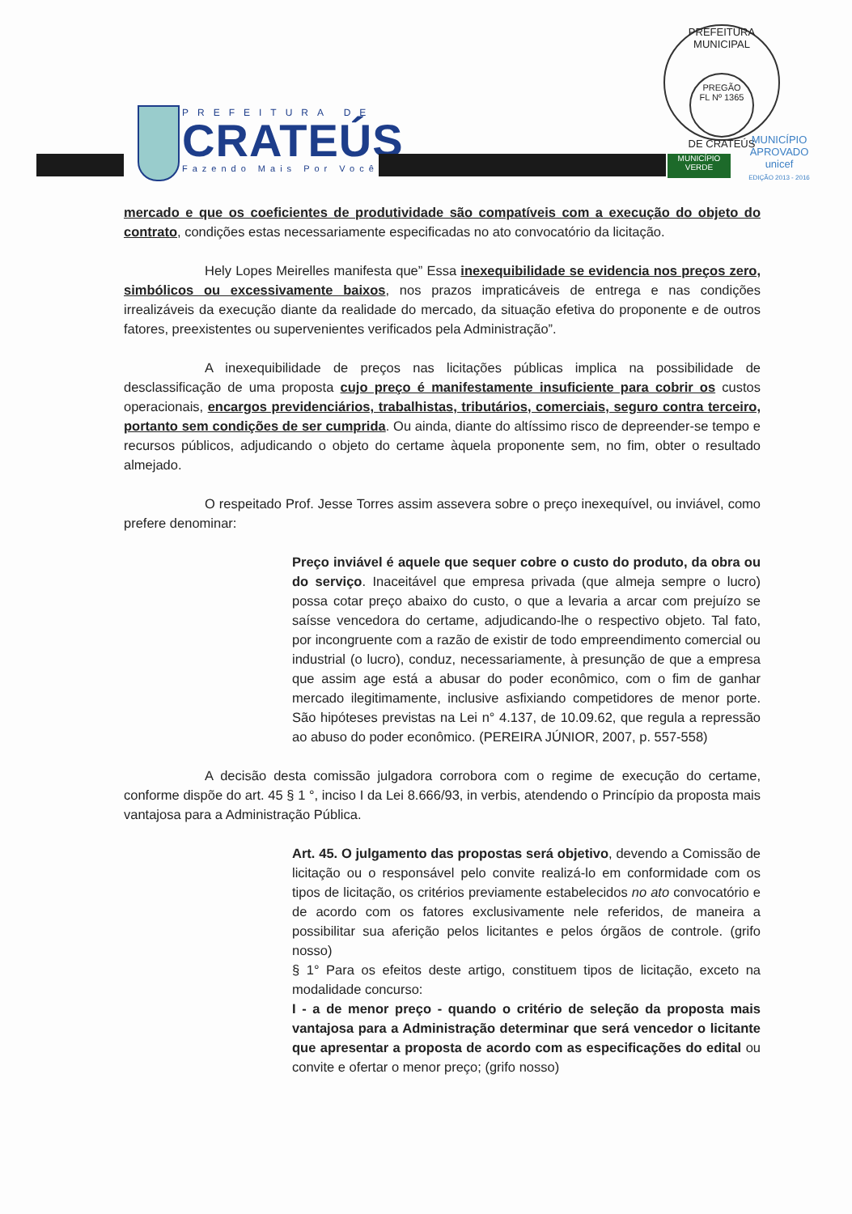PREFEITURA DE
CRATEÚS
Fazendo Mais Por Você
PREFEITURA MUNICIPAL
PREGÃO
FL Nº 1365
DE CRATEÚS
MUNICÍPIO
VERDE
MUNICÍPIO APROVADO
unicef
EDIÇÃO 2013 - 2016
mercado e que os coeficientes de produtividade são compatíveis com a execução do objeto do contrato, condições estas necessariamente especificadas no ato convocatório da licitação.
Hely Lopes Meirelles manifesta que” Essa inexequibilidade se evidencia nos preços zero, simbólicos ou excessivamente baixos, nos prazos impraticáveis de entrega e nas condições irrealizáveis da execução diante da realidade do mercado, da situação efetiva do proponente e de outros fatores, preexistentes ou supervenientes verificados pela Administração”.
A inexequibilidade de preços nas licitações públicas implica na possibilidade de desclassificação de uma proposta cujo preço é manifestamente insuficiente para cobrir os custos operacionais, encargos previdenciários, trabalhistas, tributários, comerciais, seguro contra terceiro, portanto sem condições de ser cumprida. Ou ainda, diante do altíssimo risco de depreender-se tempo e recursos públicos, adjudicando o objeto do certame àquela proponente sem, no fim, obter o resultado almejado.
O respeitado Prof. Jesse Torres assim assevera sobre o preço inexequível, ou inviável, como prefere denominar:
Preço inviável é aquele que sequer cobre o custo do produto, da obra ou do serviço. Inaceitável que empresa privada (que almeja sempre o lucro) possa cotar preço abaixo do custo, o que a levaria a arcar com prejuízo se saísse vencedora do certame, adjudicando-lhe o respectivo objeto. Tal fato, por incongruente com a razão de existir de todo empreendimento comercial ou industrial (o lucro), conduz, necessariamente, à presunção de que a empresa que assim age está a abusar do poder econômico, com o fim de ganhar mercado ilegitimamente, inclusive asfixiando competidores de menor porte. São hipóteses previstas na Lei n° 4.137, de 10.09.62, que regula a repressão ao abuso do poder econômico. (PEREIRA JÚNIOR, 2007, p. 557-558)
A decisão desta comissão julgadora corrobora com o regime de execução do certame, conforme dispõe do art. 45 § 1 °, inciso I da Lei 8.666/93, in verbis, atendendo o Princípio da proposta mais vantajosa para a Administração Pública.
Art. 45. O julgamento das propostas será objetivo, devendo a Comissão de licitação ou o responsável pelo convite realizá-lo em conformidade com os tipos de licitação, os critérios previamente estabelecidos no ato convocatório e de acordo com os fatores exclusivamente nele referidos, de maneira a possibilitar sua aferição pelos licitantes e pelos órgãos de controle. (grifo nosso)
§ 1° Para os efeitos deste artigo, constituem tipos de licitação, exceto na modalidade concurso:
I - a de menor preço - quando o critério de seleção da proposta mais vantajosa para a Administração determinar que será vencedor o licitante que apresentar a proposta de acordo com as especificações do edital ou convite e ofertar o menor preço; (grifo nosso)